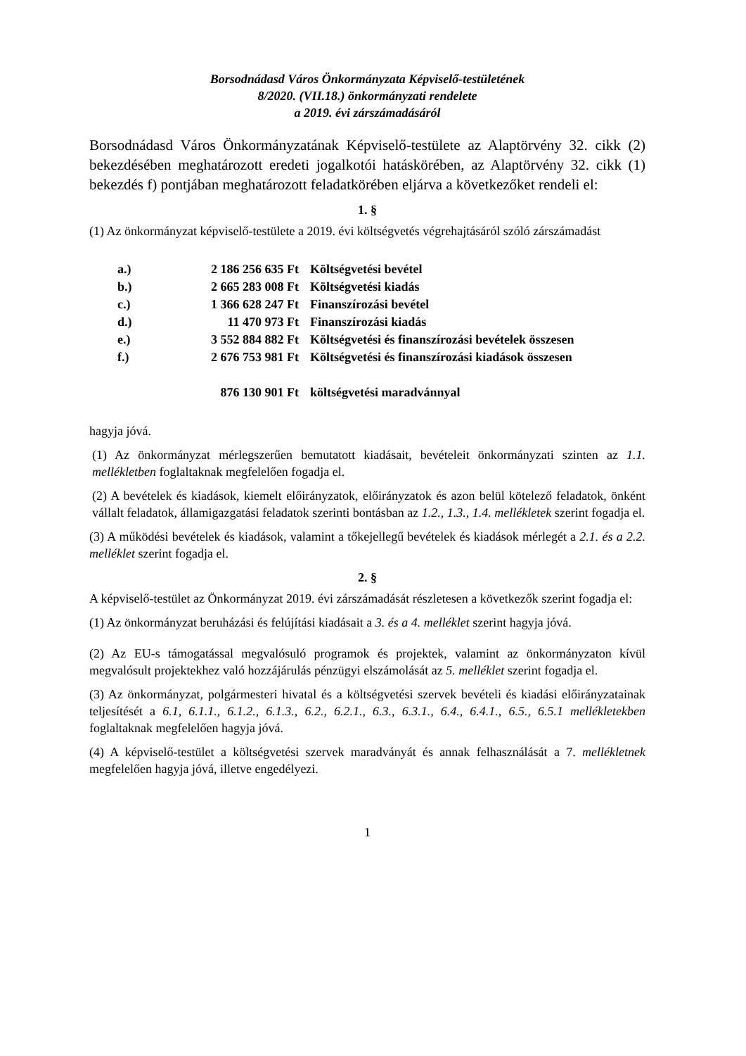Borsodnádasd Város Önkormányzata Képviselő-testületének
8/2020. (VII.18.) önkormányzati rendelete
a 2019. évi zárszámadásáról
Borsodnádasd Város Önkormányzatának Képviselő-testülete az Alaptörvény 32. cikk (2) bekezdésében meghatározott eredeti jogalkotói hatáskörében, az Alaptörvény 32. cikk (1) bekezdés f) pontjában meghatározott feladatkörében eljárva a következőket rendeli el:
1. §
(1) Az önkormányzat képviselő-testülete a 2019. évi költségvetés végrehajtásáról szóló zárszámadást
| a.) | 2 186 256 635 Ft | Költségvetési bevétel |
| b.) | 2 665 283 008 Ft | Költségvetési kiadás |
| c.) | 1 366 628 247 Ft | Finanszírozási bevétel |
| d.) | 11 470 973 Ft | Finanszírozási kiadás |
| e.) | 3 552 884 882 Ft | Költségvetési és finanszírozási bevételek összesen |
| f.) | 2 676 753 981 Ft | Költségvetési és finanszírozási kiadások összesen |
| | 876 130 901 Ft | költségvetési maradvánnyal |
hagyja jóvá.
(1) Az önkormányzat mérlegszerűen bemutatott kiadásait, bevételeit önkormányzati szinten az 1.1. mellékletben foglaltaknak megfelelően fogadja el.
(2) A bevételek és kiadások, kiemelt előirányzatok, előirányzatok és azon belül kötelező feladatok, önként vállalt feladatok, államigazgatási feladatok szerinti bontásban az 1.2., 1.3., 1.4. mellékletek szerint fogadja el.
(3) A működési bevételek és kiadások, valamint a tőkejellegű bevételek és kiadások mérlegét a 2.1. és a 2.2. melléklet szerint fogadja el.
2. §
A képviselő-testület az Önkormányzat 2019. évi zárszámadását részletesen a következők szerint fogadja el:
(1) Az önkormányzat beruházási és felújítási kiadásait a 3. és a 4. melléklet szerint hagyja jóvá.
(2) Az EU-s támogatással megvalósuló programok és projektek, valamint az önkormányzaton kívül megvalósult projektekhez való hozzájárulás pénzügyi elszámolását az 5. melléklet szerint fogadja el.
(3) Az önkormányzat, polgármesteri hivatal és a költségvetési szervek bevételi és kiadási előirányzatainak teljesítését a 6.1, 6.1.1., 6.1.2., 6.1.3., 6.2., 6.2.1., 6.3., 6.3.1., 6.4., 6.4.1., 6.5., 6.5.1 mellékletekben foglaltaknak megfelelően hagyja jóvá.
(4) A képviselő-testület a költségvetési szervek maradványát és annak felhasználását a 7. mellékletnek megfelelően hagyja jóvá, illetve engedélyezi.
1